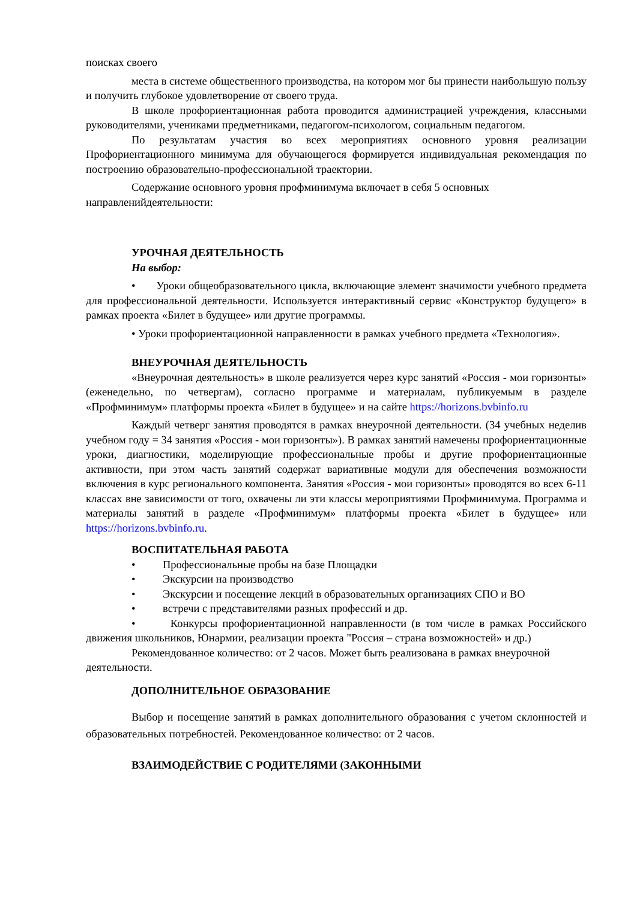поисках своего
места в системе общественного производства, на котором мог бы принести наибольшую пользу и получить глубокое удовлетворение от своего труда.
В школе профориентационная работа проводится администрацией учреждения, классными руководителями, учениками предметниками, педагогом-психологом, социальным педагогом.
По результатам участия во всех мероприятиях основного уровня реализации Профориентационного минимума для обучающегося формируется индивидуальная рекомендация по построению образовательно-профессиональной траектории.
Содержание основного уровня профминимума включает в себя 5 основных направленийдеятельности:
УРОЧНАЯ ДЕЯТЕЛЬНОСТЬ
На выбор:
• Уроки общеобразовательного цикла, включающие элемент значимости учебного предмета для профессиональной деятельности. Используется интерактивный сервис «Конструктор будущего» в рамках проекта «Билет в будущее» или другие программы.
• Уроки профориентационной направленности в рамках учебного предмета «Технология».
ВНЕУРОЧНАЯ ДЕЯТЕЛЬНОСТЬ
«Внеурочная деятельность» в школе реализуется через курс занятий «Россия - мои горизонты» (еженедельно, по четвергам), согласно программе и материалам, публикуемым в разделе «Профминимум» платформы проекта «Билет в будущее» и на сайте https://horizons.bvbinfo.ru
Каждый четверг занятия проводятся в рамках внеурочной деятельности. (34 учебных неделив учебном году = 34 занятия «Россия - мои горизонты»). В рамках занятий намечены профориентационные уроки, диагностики, моделирующие профессиональные пробы и другие профориентационные активности, при этом часть занятий содержат вариативные модули для обеспечения возможности включения в курс регионального компонента. Занятия «Россия - мои горизонты» проводятся во всех 6-11 классах вне зависимости от того, охвачены ли эти классы мероприятиями Профминимума. Программа и материалы занятий в разделе «Профминимум» платформы проекта «Билет в будущее» или https://horizons.bvbinfo.ru.
ВОСПИТАТЕЛЬНАЯ РАБОТА
• Профессиональные пробы на базе Площадки
• Экскурсии на производство
• Экскурсии и посещение лекций в образовательных организациях СПО и ВО
• встречи с представителями разных профессий и др.
• Конкурсы профориентационной направленности (в том числе в рамках Российского движения школьников, Юнармии, реализации проекта "Россия – страна возможностей» и др.)
Рекомендованное количество: от 2 часов. Может быть реализована в рамках внеурочной деятельности.
ДОПОЛНИТЕЛЬНОЕ ОБРАЗОВАНИЕ
Выбор и посещение занятий в рамках дополнительного образования с учетом склонностей и образовательных потребностей. Рекомендованное количество: от 2 часов.
ВЗАИМОДЕЙСТВИЕ С РОДИТЕЛЯМИ (ЗАКОННЫМИ